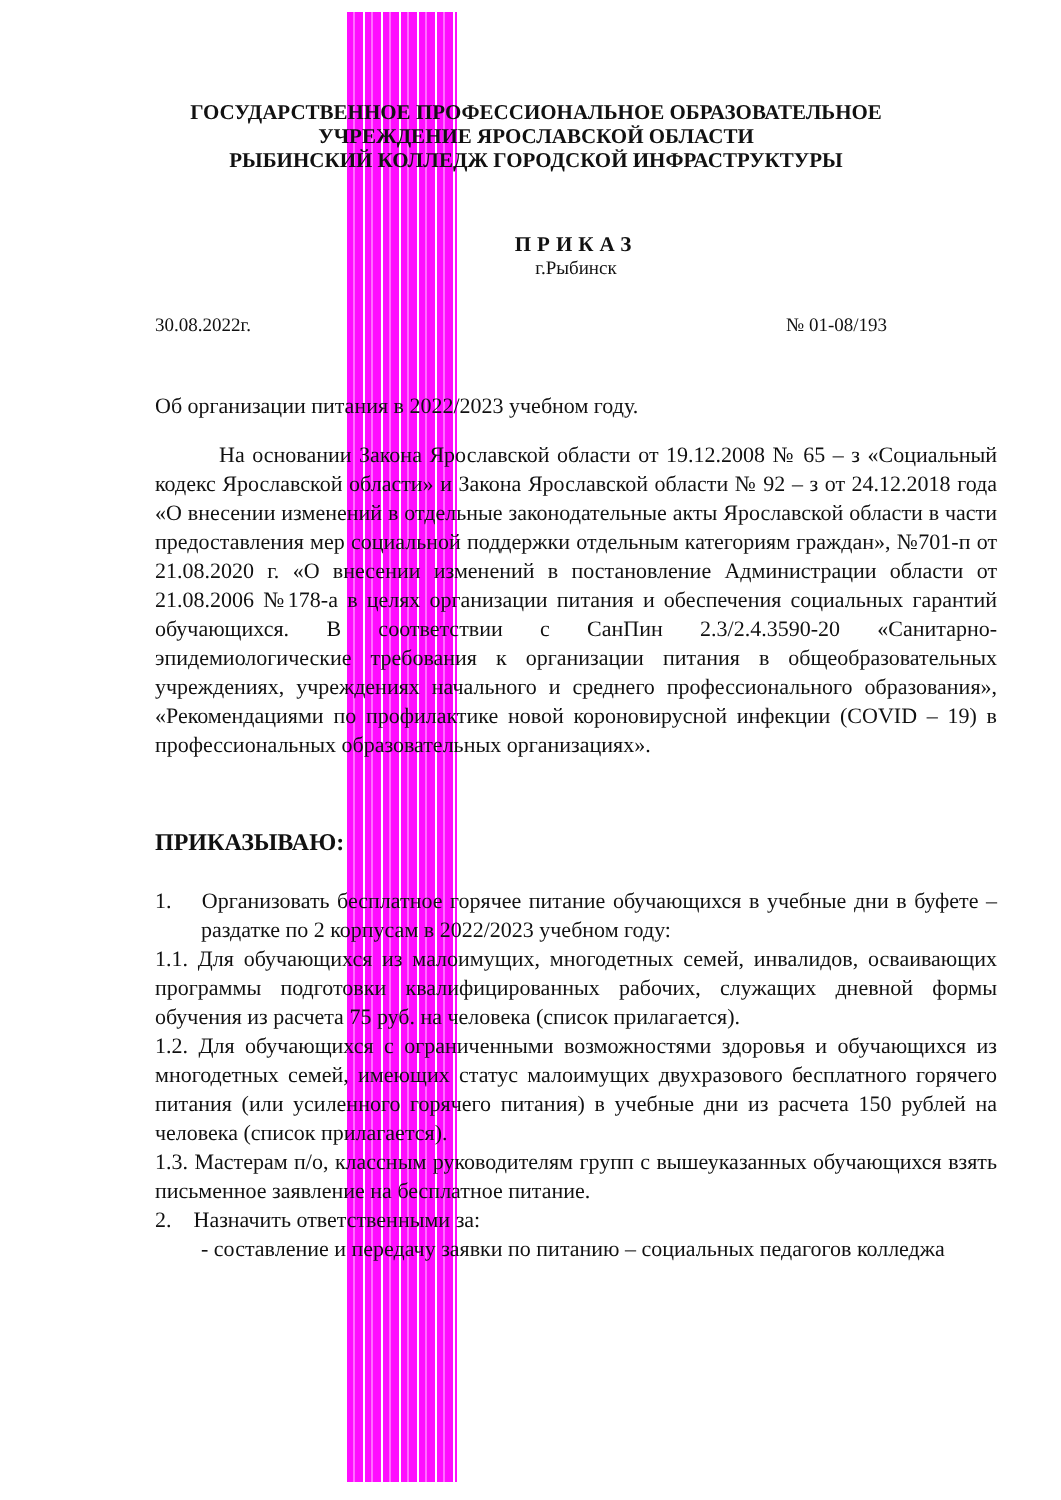ГОСУДАРСТВЕННОЕ ПРОФЕССИОНАЛЬНОЕ ОБРАЗОВАТЕЛЬНОЕ
УЧРЕЖДЕНИЕ ЯРОСЛАВСКОЙ ОБЛАСТИ
РЫБИНСКИЙ КОЛЛЕДЖ ГОРОДСКОЙ ИНФРАСТРУКТУРЫ
ПРИКАЗ
г.Рыбинск
30.08.2022г. № 01-08/193
Об организации питания в 2022/2023 учебном году.
На основании Закона Ярославской области от 19.12.2008 № 65 – з «Социальный кодекс Ярославской области» и Закона Ярославской области № 92 – з от 24.12.2018 года «О внесении изменений в отдельные законодательные акты Ярославской области в части предоставления мер социальной поддержки отдельным категориям граждан», №701-п от 21.08.2020 г. «О внесении изменений в постановление Администрации области от 21.08.2006 №178-а в целях организации питания и обеспечения социальных гарантий обучающихся. В соответствии с СанПин 2.3/2.4.3590-20 «Санитарно-эпидемиологические требования к организации питания в общеобразовательных учреждениях, учреждениях начального и среднего профессионального образования», «Рекомендациями по профилактике новой короновирусной инфекции (COVID – 19) в профессиональных образовательных организациях».
ПРИКАЗЫВАЮ:
1. Организовать бесплатное горячее питание обучающихся в учебные дни в буфете – раздатке по 2 корпусам в 2022/2023 учебном году:
1.1. Для обучающихся из малоимущих, многодетных семей, инвалидов, осваивающих программы подготовки квалифицированных рабочих, служащих дневной формы обучения из расчета 75 руб. на человека (список прилагается).
1.2. Для обучающихся с ограниченными возможностями здоровья и обучающихся из многодетных семей, имеющих статус малоимущих двухразового бесплатного горячего питания (или усиленного горячего питания) в учебные дни из расчета 150 рублей на человека (список прилагается).
1.3. Мастерам п/о, классным руководителям групп с вышеуказанных обучающихся взять письменное заявление на бесплатное питание.
2. Назначить ответственными за:
- составление и передачу заявки по питанию – социальных педагогов колледжа